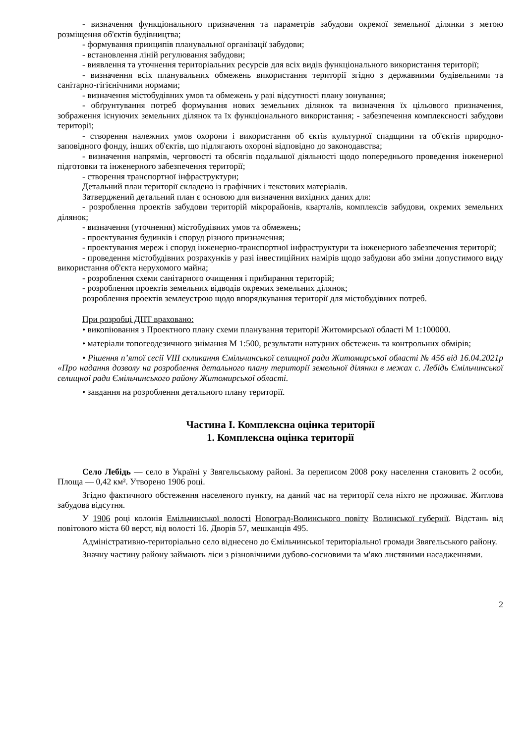- визначення функціонального призначення та параметрів забудови окремої земельної ділянки з метою розміщення об'єктів будівництва;
- формування принципів планувальної організації забудови;
- встановлення ліній регулювання забудови;
- виявлення та уточнення територіальних ресурсів для всіх видів функціонального використання території;
- визначення всіх планувальних обмежень використання території згідно з державними будівельними та санітарно-гігієнічними нормами;
- визначення містобудівних умов та обмежень у разі відсутності плану зонування;
- обґрунтування потреб формування нових земельних ділянок та визначення їх цільового призначення, зображення існуючих земельних ділянок та їх функціонального використання; - забезпечення комплексності забудови території;
- створення належних умов охорони і використання об єктів культурної спадщини та об'єктів природно-заповідного фонду, інших об'єктів, що підлягають охороні відповідно до законодавства;
- визначення напрямів, черговості та обсягів подальшої діяльності щодо попереднього проведення інженерної підготовки та інженерного забезпечення території;
- створення транспортної інфраструктури;
Детальний план території складено із графічних і текстових матеріалів.
Затверджений детальний план є основою для визначення вихідних даних для:
- розроблення проектів забудови територій мікрорайонів, кварталів, комплексів забудови, окремих земельних ділянок;
- визначення (уточнення) містобудівних умов та обмежень;
- проектування будинків і споруд різного призначення;
- проектування мереж і споруд інженерно-транспортної інфраструктури та інженерного забезпечення території;
- проведення містобудівних розрахунків у разі інвестиційних намірів щодо забудови або зміни допустимого виду використання об'єкта нерухомого майна;
- розроблення схеми санітарного очищення і прибирання територій;
- розроблення проектів земельних відводів окремих земельних ділянок;
розроблення проектів землеустрою щодо впорядкування території для містобудівних потреб.
При розробці ДПТ враховано:
• викопіювання з Проектного плану схеми планування території Житомирської області М 1:100000.
• матеріали топогеодезичного знімання М 1:500, результати натурних обстежень та контрольних обмірів;
• Рішення п’ятої сесії VIII скликання Ємільчинської селищної ради Житомирської області № 456 від 16.04.2021р «Про надання дозволу на розроблення детального плану території земельної ділянки в межах с. Лебідь Ємільчинської селищної ради Ємільчинського району Житомирської області.
• завдання на розроблення детального плану території.
Частина І. Комплексна оцінка території
1. Комплексна оцінка території
Село Лебідь — село в Україні у Звягельському районі. За переписом 2008 року населення становить 2 особи, Площа — 0,42 км². Утворено 1906 році.
Згідно фактичного обстеження населеного пункту, на даний час на території села ніхто не проживає. Житлова забудова відсутня.
У 1906 році колонія Емільчинської волості Новоград-Волинського повіту Волинської губернії. Відстань від повітового міста 60 верст, від волості 16. Дворів 57, мешканців 495.
Адміністративно-територіально село віднесено до Ємільчинської територіальної громади Звягельського району.
Значну частину району займають ліси з різновічними дубово-сосновими та м'яко листяними насадженнями.
2